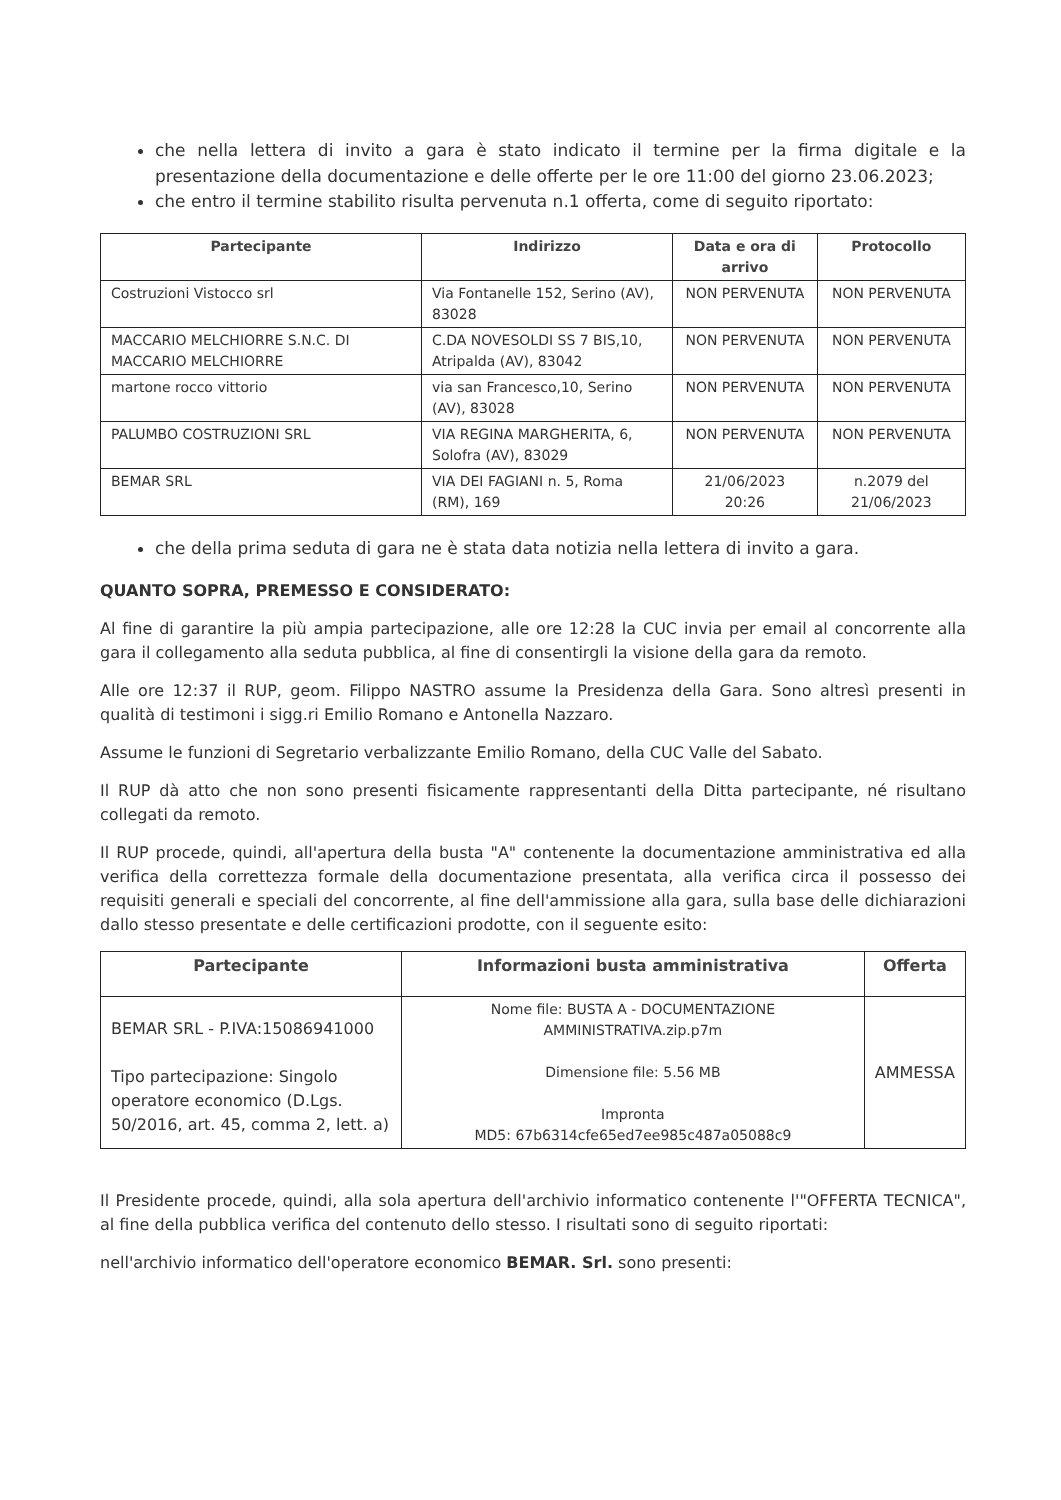che nella lettera di invito a gara è stato indicato il termine per la firma digitale e la presentazione della documentazione e delle offerte per le ore 11:00 del giorno 23.06.2023;
che entro il termine stabilito risulta pervenuta n.1 offerta, come di seguito riportato:
| Partecipante | Indirizzo | Data e ora di arrivo | Protocollo |
| --- | --- | --- | --- |
| Costruzioni Vistocco srl | Via Fontanelle 152, Serino (AV), 83028 | NON PERVENUTA | NON PERVENUTA |
| MACCARIO MELCHIORRE S.N.C. DI MACCARIO MELCHIORRE | C.DA NOVESOLDI SS 7 BIS,10, Atripalda (AV), 83042 | NON PERVENUTA | NON PERVENUTA |
| martone rocco vittorio | via san Francesco,10, Serino (AV), 83028 | NON PERVENUTA | NON PERVENUTA |
| PALUMBO COSTRUZIONI SRL | VIA REGINA MARGHERITA, 6, Solofra (AV), 83029 | NON PERVENUTA | NON PERVENUTA |
| BEMAR SRL | VIA DEI FAGIANI n. 5, Roma (RM), 169 | 21/06/2023 20:26 | n.2079 del 21/06/2023 |
che della prima seduta di gara ne è stata data notizia nella lettera di invito a gara.
QUANTO SOPRA, PREMESSO E CONSIDERATO:
Al fine di garantire la più ampia partecipazione, alle ore 12:28 la CUC invia per email al concorrente alla gara il collegamento alla seduta pubblica, al fine di consentirgli la visione della gara da remoto.
Alle ore 12:37 il RUP, geom. Filippo NASTRO assume la Presidenza della Gara. Sono altresì presenti in qualità di testimoni i sigg.ri Emilio Romano e Antonella Nazzaro.
Assume le funzioni di Segretario verbalizzante Emilio Romano, della CUC Valle del Sabato.
Il RUP dà atto che non sono presenti fisicamente rappresentanti della Ditta partecipante, né risultano collegati da remoto.
Il RUP procede, quindi, all'apertura della busta "A" contenente la documentazione amministrativa ed alla verifica della correttezza formale della documentazione presentata, alla verifica circa il possesso dei requisiti generali e speciali del concorrente, al fine dell'ammissione alla gara, sulla base delle dichiarazioni dallo stesso presentate e delle certificazioni prodotte, con il seguente esito:
| Partecipante | Informazioni busta amministrativa | Offerta |
| --- | --- | --- |
| BEMAR SRL - P.IVA:15086941000 Tipo partecipazione: Singolo operatore economico (D.Lgs. 50/2016, art. 45, comma 2, lett. a) | Nome file: BUSTA A - DOCUMENTAZIONE AMMINISTRATIVA.zip.p7m Dimensione file: 5.56 MB Impronta MD5: 67b6314cfe65ed7ee985c487a05088c9 | AMMESSA |
Il Presidente procede, quindi, alla sola apertura dell'archivio informatico contenente l'"OFFERTA TECNICA", al fine della pubblica verifica del contenuto dello stesso. I risultati sono di seguito riportati:
nell'archivio informatico dell'operatore economico BEMAR. Srl. sono presenti: